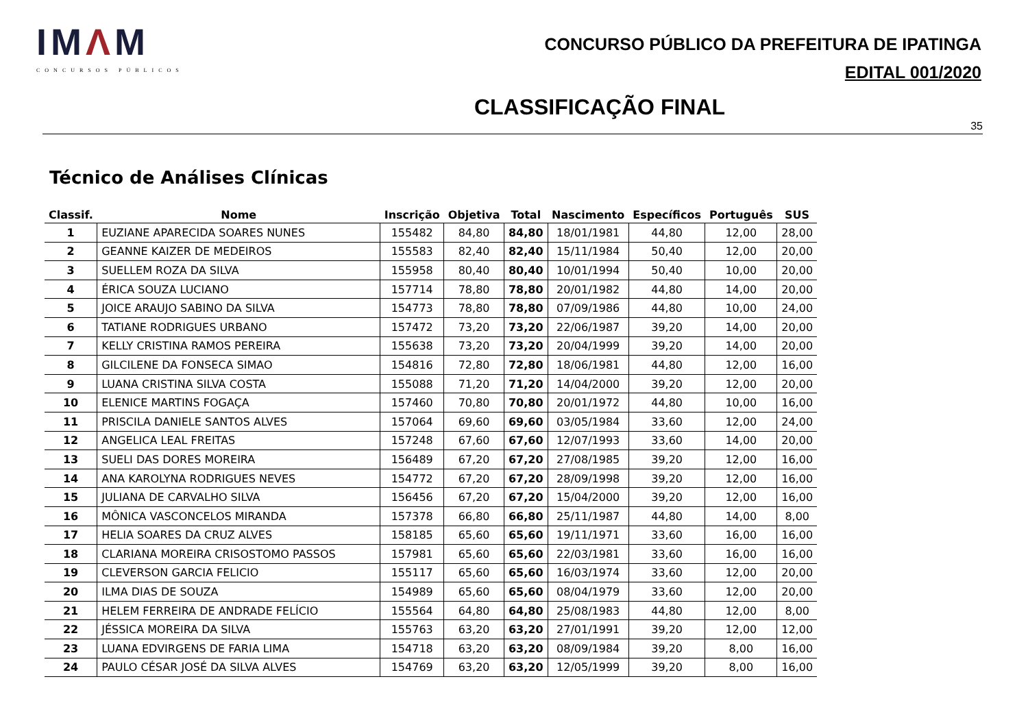IMΛM
CONCURSOS PÚBLICOS
CONCURSO PÚBLICO DA PREFEITURA DE IPATINGA
EDITAL 001/2020
CLASSIFICAÇÃO FINAL
35
Técnico de Análises Clínicas
| Classif. | Nome | Inscrição | Objetiva | Total | Nascimento | Específicos | Português | SUS |
| --- | --- | --- | --- | --- | --- | --- | --- | --- |
| 1 | EUZIANE APARECIDA SOARES NUNES | 155482 | 84,80 | 84,80 | 18/01/1981 | 44,80 | 12,00 | 28,00 |
| 2 | GEANNE KAIZER DE MEDEIROS | 155583 | 82,40 | 82,40 | 15/11/1984 | 50,40 | 12,00 | 20,00 |
| 3 | SUELLEM ROZA DA SILVA | 155958 | 80,40 | 80,40 | 10/01/1994 | 50,40 | 10,00 | 20,00 |
| 4 | ÉRICA SOUZA LUCIANO | 157714 | 78,80 | 78,80 | 20/01/1982 | 44,80 | 14,00 | 20,00 |
| 5 | JOICE ARAUJO SABINO DA SILVA | 154773 | 78,80 | 78,80 | 07/09/1986 | 44,80 | 10,00 | 24,00 |
| 6 | TATIANE RODRIGUES URBANO | 157472 | 73,20 | 73,20 | 22/06/1987 | 39,20 | 14,00 | 20,00 |
| 7 | KELLY CRISTINA RAMOS PEREIRA | 155638 | 73,20 | 73,20 | 20/04/1999 | 39,20 | 14,00 | 20,00 |
| 8 | GILCILENE DA FONSECA SIMAO | 154816 | 72,80 | 72,80 | 18/06/1981 | 44,80 | 12,00 | 16,00 |
| 9 | LUANA CRISTINA SILVA COSTA | 155088 | 71,20 | 71,20 | 14/04/2000 | 39,20 | 12,00 | 20,00 |
| 10 | ELENICE MARTINS FOGAÇA | 157460 | 70,80 | 70,80 | 20/01/1972 | 44,80 | 10,00 | 16,00 |
| 11 | PRISCILA DANIELE SANTOS ALVES | 157064 | 69,60 | 69,60 | 03/05/1984 | 33,60 | 12,00 | 24,00 |
| 12 | ANGELICA LEAL FREITAS | 157248 | 67,60 | 67,60 | 12/07/1993 | 33,60 | 14,00 | 20,00 |
| 13 | SUELI DAS DORES MOREIRA | 156489 | 67,20 | 67,20 | 27/08/1985 | 39,20 | 12,00 | 16,00 |
| 14 | ANA KAROLYNA RODRIGUES NEVES | 154772 | 67,20 | 67,20 | 28/09/1998 | 39,20 | 12,00 | 16,00 |
| 15 | JULIANA DE CARVALHO SILVA | 156456 | 67,20 | 67,20 | 15/04/2000 | 39,20 | 12,00 | 16,00 |
| 16 | MÔNICA VASCONCELOS MIRANDA | 157378 | 66,80 | 66,80 | 25/11/1987 | 44,80 | 14,00 | 8,00 |
| 17 | HELIA SOARES DA CRUZ ALVES | 158185 | 65,60 | 65,60 | 19/11/1971 | 33,60 | 16,00 | 16,00 |
| 18 | CLARIANA MOREIRA CRISOSTOMO PASSOS | 157981 | 65,60 | 65,60 | 22/03/1981 | 33,60 | 16,00 | 16,00 |
| 19 | CLEVERSON GARCIA FELICIO | 155117 | 65,60 | 65,60 | 16/03/1974 | 33,60 | 12,00 | 20,00 |
| 20 | ILMA DIAS DE SOUZA | 154989 | 65,60 | 65,60 | 08/04/1979 | 33,60 | 12,00 | 20,00 |
| 21 | HELEM FERREIRA DE ANDRADE FELÍCIO | 155564 | 64,80 | 64,80 | 25/08/1983 | 44,80 | 12,00 | 8,00 |
| 22 | JÉSSICA MOREIRA DA SILVA | 155763 | 63,20 | 63,20 | 27/01/1991 | 39,20 | 12,00 | 12,00 |
| 23 | LUANA EDVIRGENS DE FARIA LIMA | 154718 | 63,20 | 63,20 | 08/09/1984 | 39,20 | 8,00 | 16,00 |
| 24 | PAULO CÉSAR JOSÉ DA SILVA ALVES | 154769 | 63,20 | 63,20 | 12/05/1999 | 39,20 | 8,00 | 16,00 |